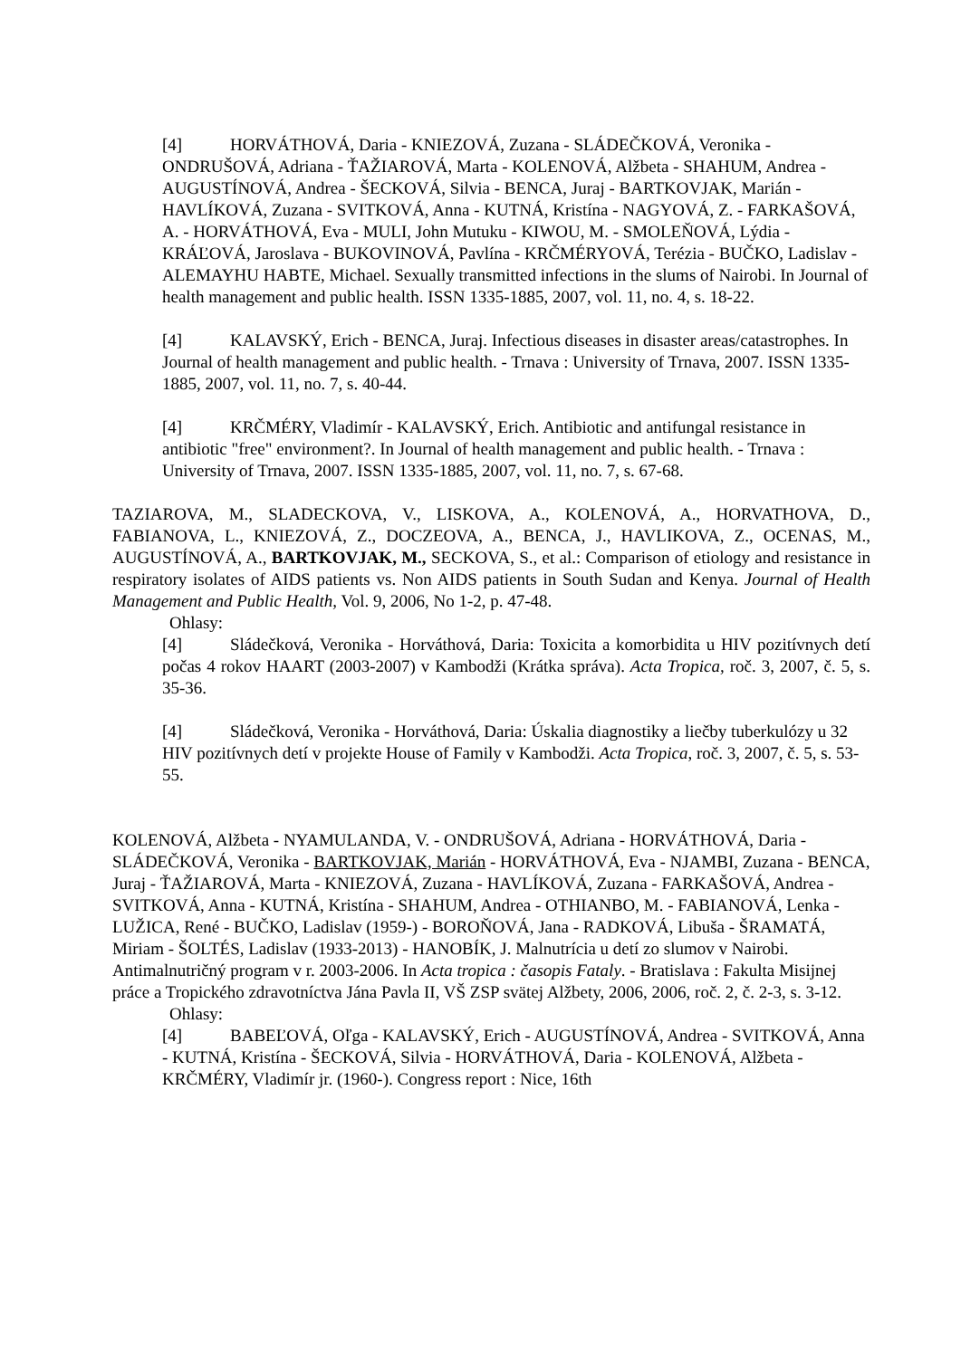[4] HORVÁTHOVÁ, Daria - KNIEZOVÁ, Zuzana - SLÁDEČKOVÁ, Veronika - ONDRUŠOVÁ, Adriana - ŤAŽIAROVÁ, Marta - KOLENOVÁ, Alžbeta - SHAHUM, Andrea - AUGUSTÍNOVÁ, Andrea - ŠECKOVÁ, Silvia - BENCA, Juraj - BARTKOVJAK, Marián - HAVLÍKOVÁ, Zuzana - SVITKOVÁ, Anna - KUTNÁ, Kristína - NAGYOVÁ, Z. - FARKAŠOVÁ, A. - HORVÁTHOVÁ, Eva - MULI, John Mutuku - KIWOU, M. - SMOLEŇOVÁ, Lýdia - KRÁĽOVÁ, Jaroslava - BUKOVINOVÁ, Pavlína - KRČMÉRYOVÁ, Terézia - BUČKO, Ladislav - ALEMAYHU HABTE, Michael. Sexually transmitted infections in the slums of Nairobi. In Journal of health management and public health. ISSN 1335-1885, 2007, vol. 11, no. 4, s. 18-22.
[4] KALAVSKÝ, Erich - BENCA, Juraj. Infectious diseases in disaster areas/catastrophes. In Journal of health management and public health. - Trnava : University of Trnava, 2007. ISSN 1335-1885, 2007, vol. 11, no. 7, s. 40-44.
[4] KRČMÉRY, Vladimír - KALAVSKÝ, Erich. Antibiotic and antifungal resistance in antibiotic "free" environment?. In Journal of health management and public health. - Trnava : University of Trnava, 2007. ISSN 1335-1885, 2007, vol. 11, no. 7, s. 67-68.
TAZIAROVA, M., SLADECKOVA, V., LISKOVA, A., KOLENOVÁ, A., HORVATHOVA, D., FABIANOVA, L., KNIEZOVÁ, Z., DOCZEOVA, A., BENCA, J., HAVLIKOVA, Z., OCENAS, M., AUGUSTÍNOVÁ, A., BARTKOVJAK, M., SECKOVA, S., et al.: Comparison of etiology and resistance in respiratory isolates of AIDS patients vs. Non AIDS patients in South Sudan and Kenya. Journal of Health Management and Public Health, Vol. 9, 2006, No 1-2, p. 47-48.
Ohlasy:
[4] Sládečková, Veronika - Horváthová, Daria: Toxicita a komorbidita u HIV pozitívnych detí počas 4 rokov HAART (2003-2007) v Kambodži (Krátka správa). Acta Tropica, roč. 3, 2007, č. 5, s. 35-36.
[4] Sládečková, Veronika - Horváthová, Daria: Úskalia diagnostiky a liečby tuberkulózy u 32 HIV pozitívnych detí v projekte House of Family v Kambodži. Acta Tropica, roč. 3, 2007, č. 5, s. 53-55.
KOLENOVÁ, Alžbeta - NYAMULANDA, V. - ONDRUŠOVÁ, Adriana - HORVÁTHOVÁ, Daria - SLÁDEČKOVÁ, Veronika - BARTKOVJAK, Marián - HORVÁTHOVÁ, Eva - NJAMBI, Zuzana - BENCA, Juraj - ŤAŽIAROVÁ, Marta - KNIEZOVÁ, Zuzana - HAVLÍKOVÁ, Zuzana - FARKAŠOVÁ, Andrea - SVITKOVÁ, Anna - KUTNÁ, Kristína - SHAHUM, Andrea - OTHIANBO, M. - FABIANOVÁ, Lenka - LUŽICA, René - BUČKO, Ladislav (1959-) - BOROŇOVÁ, Jana - RADKOVÁ, Libuša - ŠRAMATÁ, Miriam - ŠOLTÉS, Ladislav (1933-2013) - HANOBÍK, J. Malnutrícia u detí zo slumov v Nairobi. Antimalnutričný program v r. 2003-2006. In Acta tropica : časopis Fataly. - Bratislava : Fakulta Misijnej práce a Tropického zdravotníctva Jána Pavla II, VŠ ZSP svätej Alžbety, 2006, 2006, roč. 2, č. 2-3, s. 3-12.
Ohlasy:
[4] BABEĽOVÁ, Oľga - KALAVSKÝ, Erich - AUGUSTÍNOVÁ, Andrea - SVITKOVÁ, Anna - KUTNÁ, Kristína - ŠECKOVÁ, Silvia - HORVÁTHOVÁ, Daria - KOLENOVÁ, Alžbeta - KRČMÉRY, Vladimír jr. (1960-). Congress report : Nice, 16th